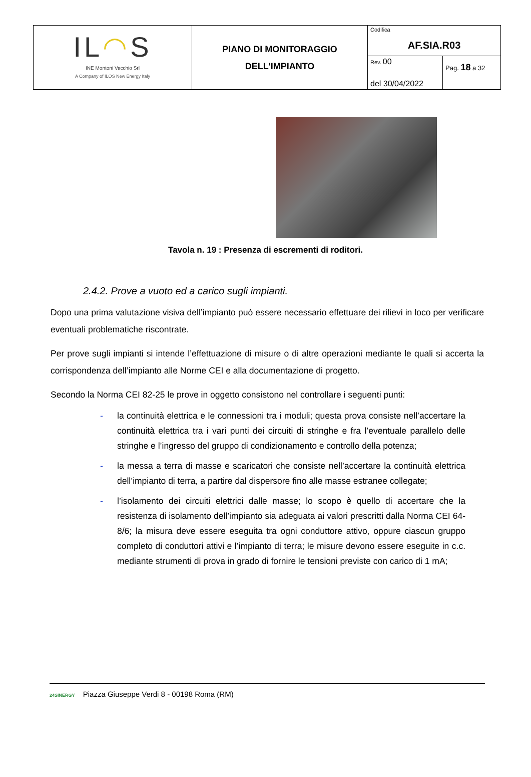| IL ◠ S INE Montoni Vecchio Srl A Company of ILOS New Energy Italy | PIANO DI MONITORAGGIO DELL’IMPIANTO | Codifica AF.SIA.R03 | |
| | | Rev. 00 del 30/04/2022 | Pag. 18 a 32 |
Tavola n. 19 : Presenza di escrementi di roditori.
2.4.2. Prove a vuoto ed a carico sugli impianti.
Dopo una prima valutazione visiva dell’impianto può essere necessario effettuare dei rilievi in loco per verificare eventuali problematiche riscontrate.
Per prove sugli impianti si intende l’effettuazione di misure o di altre operazioni mediante le quali si accerta la corrispondenza dell’impianto alle Norme CEI e alla documentazione di progetto.
Secondo la Norma CEI 82-25 le prove in oggetto consistono nel controllare i seguenti punti:
- la continuità elettrica e le connessioni tra i moduli; questa prova consiste nell’accertare la continuità elettrica tra i vari punti dei circuiti di stringhe e fra l’eventuale parallelo delle stringhe e l’ingresso del gruppo di condizionamento e controllo della potenza;
- la messa a terra di masse e scaricatori che consiste nell’accertare la continuità elettrica dell’impianto di terra, a partire dal dispersore fino alle masse estranee collegate;
- l’isolamento dei circuiti elettrici dalle masse; lo scopo è quello di accertare che la resistenza di isolamento dell’impianto sia adeguata ai valori prescritti dalla Norma CEI 64-8/6; la misura deve essere eseguita tra ogni conduttore attivo, oppure ciascun gruppo completo di conduttori attivi e l’impianto di terra; le misure devono essere eseguite in c.c. mediante strumenti di prova in grado di fornire le tensioni previste con carico di 1 mA;
24SINERGY Piazza Giuseppe Verdi 8 - 00198 Roma (RM)